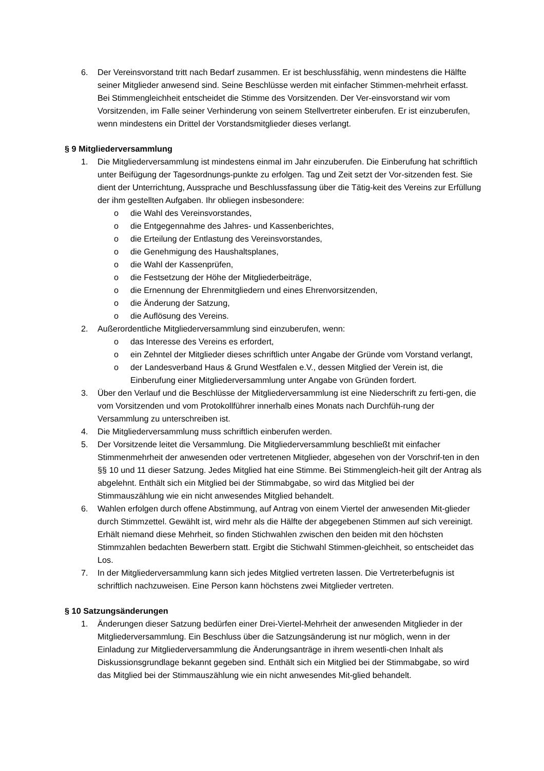6. Der Vereinsvorstand tritt nach Bedarf zusammen. Er ist beschlussfähig, wenn mindestens die Hälfte seiner Mitglieder anwesend sind. Seine Beschlüsse werden mit einfacher Stimmen-mehrheit erfasst. Bei Stimmengleichheit entscheidet die Stimme des Vorsitzenden. Der Ver-einsvorstand wir vom Vorsitzenden, im Falle seiner Verhinderung von seinem Stellvertreter einberufen. Er ist einzuberufen, wenn mindestens ein Drittel der Vorstandsmitglieder dieses verlangt.
§ 9 Mitgliederversammlung
1. Die Mitgliederversammlung ist mindestens einmal im Jahr einzuberufen. Die Einberufung hat schriftlich unter Beifügung der Tagesordnungs-punkte zu erfolgen. Tag und Zeit setzt der Vor-sitzenden fest. Sie dient der Unterrichtung, Aussprache und Beschlussfassung über die Tätig-keit des Vereins zur Erfüllung der ihm gestellten Aufgaben. Ihr obliegen insbesondere:
o die Wahl des Vereinsvorstandes,
o die Entgegennahme des Jahres- und Kassenberichtes,
o die Erteilung der Entlastung des Vereinsvorstandes,
o die Genehmigung des Haushaltsplanes,
o die Wahl der Kassenprüfen,
o die Festsetzung der Höhe der Mitgliederbeiträge,
o die Ernennung der Ehrenmitgliedern und eines Ehrenvorsitzenden,
o die Änderung der Satzung,
o die Auflösung des Vereins.
2. Außerordentliche Mitgliederversammlung sind einzuberufen, wenn:
o das Interesse des Vereins es erfordert,
o ein Zehntel der Mitglieder dieses schriftlich unter Angabe der Gründe vom Vorstand verlangt,
o der Landesverband Haus & Grund Westfalen e.V., dessen Mitglied der Verein ist, die Einberufung einer Mitgliederversammlung unter Angabe von Gründen fordert.
3. Über den Verlauf und die Beschlüsse der Mitgliederversammlung ist eine Niederschrift zu ferti-gen, die vom Vorsitzenden und vom Protokollführer innerhalb eines Monats nach Durchfüh-rung der Versammlung zu unterschreiben ist.
4. Die Mitgliederversammlung muss schriftlich einberufen werden.
5. Der Vorsitzende leitet die Versammlung. Die Mitgliederversammlung beschließt mit einfacher Stimmenmehrheit der anwesenden oder vertretenen Mitglieder, abgesehen von der Vorschrif-ten in den §§ 10 und 11 dieser Satzung. Jedes Mitglied hat eine Stimme. Bei Stimmengleich-heit gilt der Antrag als abgelehnt. Enthält sich ein Mitglied bei der Stimmabgabe, so wird das Mitglied bei der Stimmauszählung wie ein nicht anwesendes Mitglied behandelt.
6. Wahlen erfolgen durch offene Abstimmung, auf Antrag von einem Viertel der anwesenden Mit-glieder durch Stimmzettel. Gewählt ist, wird mehr als die Hälfte der abgegebenen Stimmen auf sich vereinigt. Erhält niemand diese Mehrheit, so finden Stichwahlen zwischen den beiden mit den höchsten Stimmzahlen bedachten Bewerbern statt. Ergibt die Stichwahl Stimmen-gleichheit, so entscheidet das Los.
7. In der Mitgliederversammlung kann sich jedes Mitglied vertreten lassen. Die Vertreterbefugnis ist schriftlich nachzuweisen. Eine Person kann höchstens zwei Mitglieder vertreten.
§ 10 Satzungsänderungen
1. Änderungen dieser Satzung bedürfen einer Drei-Viertel-Mehrheit der anwesenden Mitglieder in der Mitgliederversammlung. Ein Beschluss über die Satzungsänderung ist nur möglich, wenn in der Einladung zur Mitgliederversammlung die Änderungsanträge in ihrem wesentli-chen Inhalt als Diskussionsgrundlage bekannt gegeben sind. Enthält sich ein Mitglied bei der Stimmabgabe, so wird das Mitglied bei der Stimmauszählung wie ein nicht anwesendes Mit-glied behandelt.